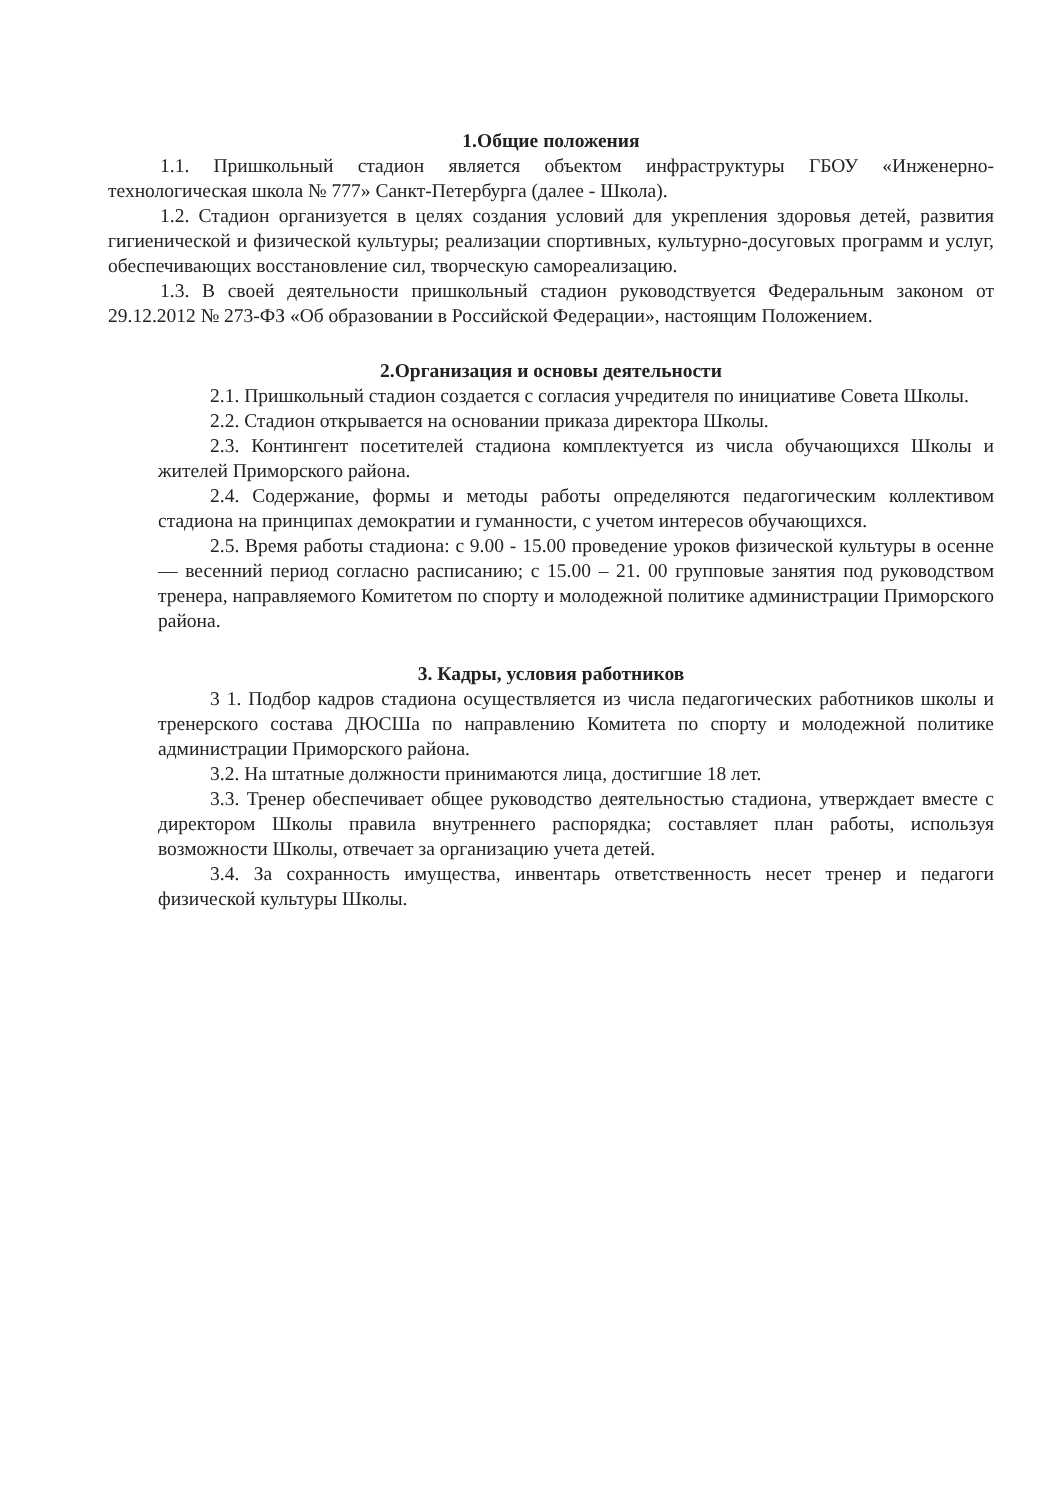1.Общие положения
1.1. Пришкольный стадион является объектом инфраструктуры ГБОУ «Инженерно-технологическая школа № 777» Санкт-Петербурга (далее - Школа).
1.2. Стадион организуется в целях создания условий для укрепления здоровья детей, развития гигиенической и физической культуры; реализации спортивных, культурно-досуговых программ и услуг, обеспечивающих восстановление сил, творческую самореализацию.
1.3. В своей деятельности пришкольный стадион руководствуется Федеральным законом от 29.12.2012 № 273-ФЗ «Об образовании в Российской Федерации», настоящим Положением.
2.Организация и основы деятельности
2.1. Пришкольный стадион создается с согласия учредителя по инициативе Совета Школы.
2.2. Стадион открывается на основании приказа директора Школы.
2.3. Контингент посетителей стадиона комплектуется из числа обучающихся Школы и жителей Приморского района.
2.4. Содержание, формы и методы работы определяются педагогическим коллективом стадиона на принципах демократии и гуманности, с учетом интересов обучающихся.
2.5. Время работы стадиона: с 9.00 - 15.00 проведение уроков физической культуры в осенне — весенний период согласно расписанию; с 15.00 – 21. 00 групповые занятия под руководством тренера, направляемого Комитетом по спорту и молодежной политике администрации Приморского района.
3. Кадры, условия работников
3 1. Подбор кадров стадиона осуществляется из числа педагогических работников школы и тренерского состава ДЮСШа по направлению Комитета по спорту и молодежной политике администрации Приморского района.
3.2. На штатные должности принимаются лица, достигшие 18 лет.
3.3. Тренер обеспечивает общее руководство деятельностью стадиона, утверждает вместе с директором Школы правила внутреннего распорядка; составляет план работы, используя возможности Школы, отвечает за организацию учета детей.
3.4. За сохранность имущества, инвентарь ответственность несет тренер и педагоги физической культуры Школы.